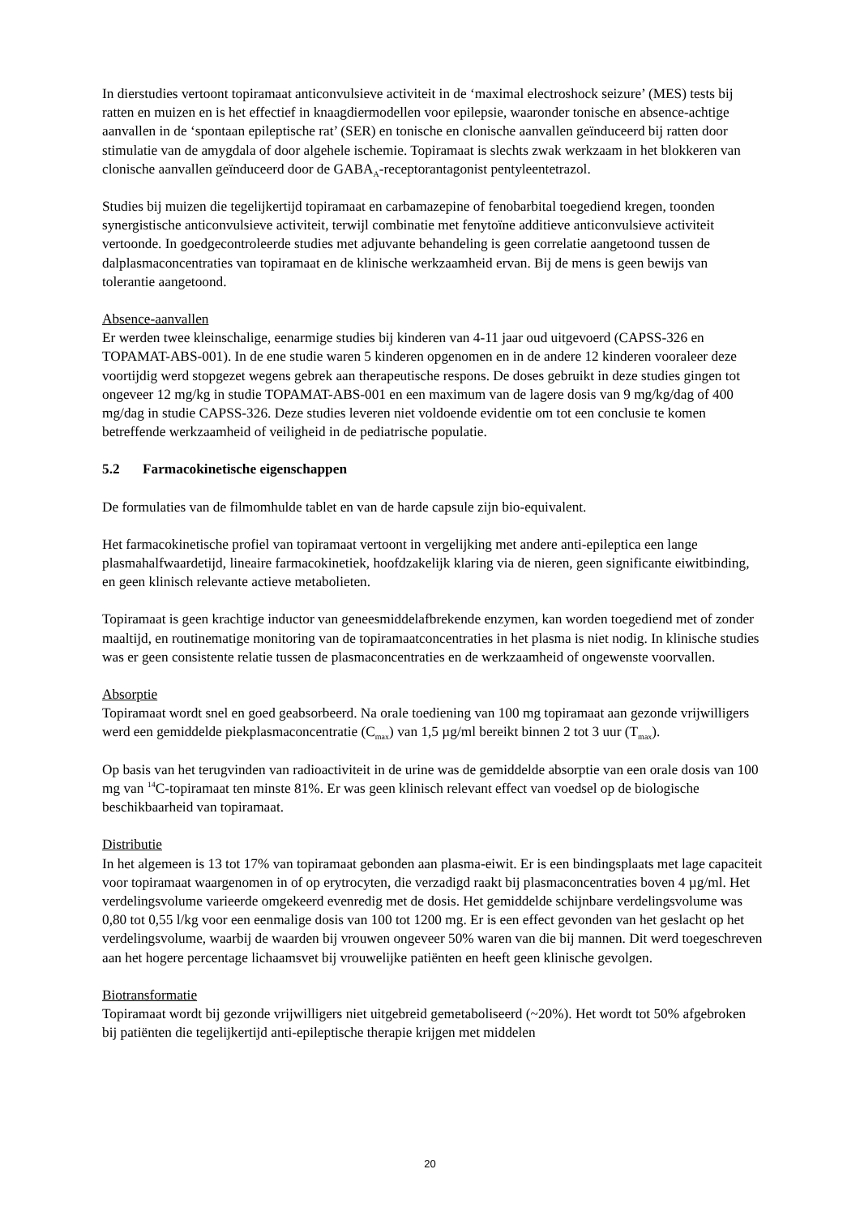In dierstudies vertoont topiramaat anticonvulsieve activiteit in de ‘maximal electroshock seizure’ (MES) tests bij ratten en muizen en is het effectief in knaagdiermodellen voor epilepsie, waaronder tonische en absence-achtige aanvallen in de ‘spontaan epileptische rat’ (SER) en tonische en clonische aanvallen geïnduceerd bij ratten door stimulatie van de amygdala of door algehele ischemie. Topiramaat is slechts zwak werkzaam in het blokkeren van clonische aanvallen geïnduceerd door de GABA<sub>A</sub>-receptorantagonist pentyleentetrazol.
Studies bij muizen die tegelijkertijd topiramaat en carbamazepine of fenobarbital toegediend kregen, toonden synergistische anticonvulsieve activiteit, terwijl combinatie met fenytoïne additieve anticonvulsieve activiteit vertoonde. In goedgecontroleerde studies met adjuvante behandeling is geen correlatie aangetoond tussen de dalplasmaconcentraties van topiramaat en de klinische werkzaamheid ervan. Bij de mens is geen bewijs van tolerantie aangetoond.
Absence-aanvallen
Er werden twee kleinschalige, eenarmige studies bij kinderen van 4-11 jaar oud uitgevoerd (CAPSS-326 en TOPAMAT-ABS-001). In de ene studie waren 5 kinderen opgenomen en in de andere 12 kinderen vooraleer deze voortijdig werd stopgezet wegens gebrek aan therapeutische respons. De doses gebruikt in deze studies gingen tot ongeveer 12 mg/kg in studie TOPAMAT-ABS-001 en een maximum van de lagere dosis van 9 mg/kg/dag of 400 mg/dag in studie CAPSS-326. Deze studies leveren niet voldoende evidentie om tot een conclusie te komen betreffende werkzaamheid of veiligheid in de pediatrische populatie.
5.2 Farmacokinetische eigenschappen
De formulaties van de filmomhulde tablet en van de harde capsule zijn bio-equivalent.
Het farmacokinetische profiel van topiramaat vertoont in vergelijking met andere anti-epileptica een lange plasmahalfwaardetijd, lineaire farmacokinetiek, hoofdzakelijk klaring via de nieren, geen significante eiwitbinding, en geen klinisch relevante actieve metabolieten.
Topiramaat is geen krachtige inductor van geneesmiddelafbrekende enzymen, kan worden toegediend met of zonder maaltijd, en routinematige monitoring van de topiramaatconcentraties in het plasma is niet nodig. In klinische studies was er geen consistente relatie tussen de plasmaconcentraties en de werkzaamheid of ongewenste voorvallen.
Absorptie
Topiramaat wordt snel en goed geabsorbeerd. Na orale toediening van 100 mg topiramaat aan gezonde vrijwilligers werd een gemiddelde piekplasmaconcentratie (C<sub>max</sub>) van 1,5 µg/ml bereikt binnen 2 tot 3 uur (T<sub>max</sub>).
Op basis van het terugvinden van radioactiviteit in de urine was de gemiddelde absorptie van een orale dosis van 100 mg van <sup>14</sup>C-topiramaat ten minste 81%. Er was geen klinisch relevant effect van voedsel op de biologische beschikbaarheid van topiramaat.
Distributie
In het algemeen is 13 tot 17% van topiramaat gebonden aan plasma-eiwit. Er is een bindingsplaats met lage capaciteit voor topiramaat waargenomen in of op erytrocyten, die verzadigd raakt bij plasmaconcentraties boven 4 µg/ml. Het verdelingsvolume varieerde omgekeerd evenredig met de dosis. Het gemiddelde schijnbare verdelingsvolume was 0,80 tot 0,55 l/kg voor een eenmalige dosis van 100 tot 1200 mg. Er is een effect gevonden van het geslacht op het verdelingsvolume, waarbij de waarden bij vrouwen ongeveer 50% waren van die bij mannen. Dit werd toegeschreven aan het hogere percentage lichaamsvet bij vrouwelijke patiënten en heeft geen klinische gevolgen.
Biotransformatie
Topiramaat wordt bij gezonde vrijwilligers niet uitgebreid gemetaboliseerd (~20%). Het wordt tot 50% afgebroken bij patiënten die tegelijkertijd anti-epileptische therapie krijgen met middelen
20